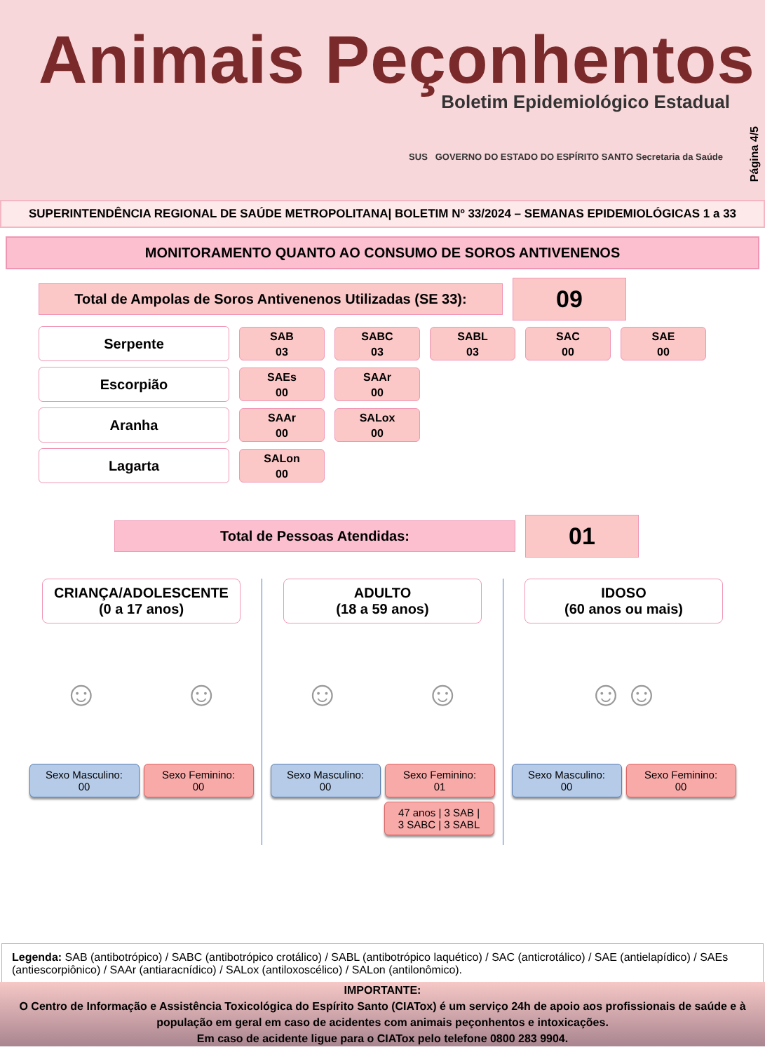Animais Peçonhentos
Boletim Epidemiológico Estadual
SUS GOVERNO DO ESTADO DO ESPÍRITO SANTO Secretaria da Saúde
Página 4/5
SUPERINTENDÊNCIA REGIONAL DE SAÚDE METROPOLITANA| BOLETIM Nº 33/2024 – SEMANAS EPIDEMIOLÓGICAS 1 a 33
MONITORAMENTO QUANTO AO CONSUMO DE SOROS ANTIVENENOS
Total de Ampolas de Soros Antivenenos Utilizadas (SE 33):
09
Serpente
SAB
03
SABC
03
SABL
03
SAC
00
SAE
00
Escorpião
SAEs
00
SAAr
00
Aranha
SAAr
00
SALox
00
Lagarta
SALon
00
Total de Pessoas Atendidas:
01
CRIANÇA/ADOLESCENTE
(0 a 17 anos)
☺ ☺
Sexo Masculino:
00
Sexo Feminino:
00
ADULTO
(18 a 59 anos)
☺ ☺
Sexo Masculino:
00
Sexo Feminino:
01
47 anos | 3 SAB |
3 SABC | 3 SABL
IDOSO
(60 anos ou mais)
☺☺
Sexo Masculino:
00
Sexo Feminino:
00
Legenda: SAB (antibotrópico) / SABC (antibotrópico crotálico) / SABL (antibotrópico laquético) / SAC (anticrotálico) / SAE (antielapídico) / SAEs (antiescorpiônico) / SAAr (antiaracnídico) / SALox (antiloxoscélico) / SALon (antilonômico).
IMPORTANTE:
O Centro de Informação e Assistência Toxicológica do Espírito Santo (CIATox) é um serviço 24h de apoio aos profissionais de saúde e à população em geral em caso de acidentes com animais peçonhentos e intoxicações.
Em caso de acidente ligue para o CIATox pelo telefone 0800 283 9904.